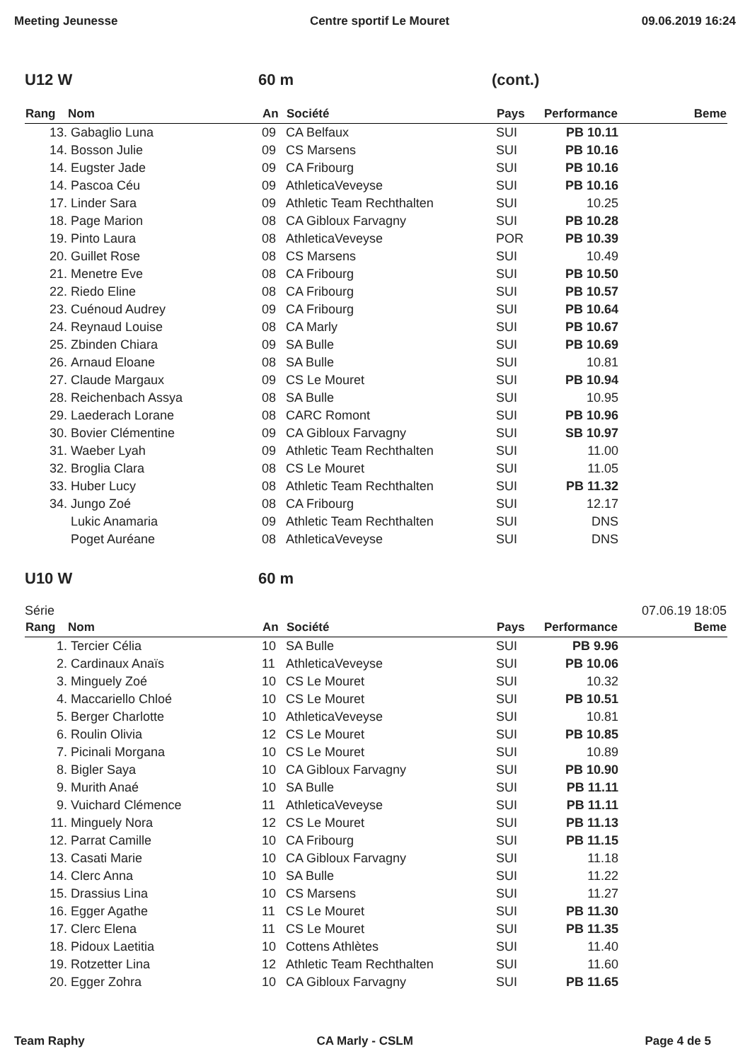Meeting Jeunesse Centre sportif Le Mouret 09.06.2019 16:24
U12 W 60 m (cont.)
| Rang | Nom | An | Société | Pays | Performance | Beme |
| --- | --- | --- | --- | --- | --- | --- |
| 13. | Gabaglio Luna | 09 | CA Belfaux | SUI | PB 10.11 | |
| 14. | Bosson Julie | 09 | CS Marsens | SUI | PB 10.16 | |
| 14. | Eugster Jade | 09 | CA Fribourg | SUI | PB 10.16 | |
| 14. | Pascoa Céu | 09 | AthleticaVeveyse | SUI | PB 10.16 | |
| 17. | Linder Sara | 09 | Athletic Team Rechthalten | SUI | 10.25 | |
| 18. | Page Marion | 08 | CA Gibloux Farvagny | SUI | PB 10.28 | |
| 19. | Pinto Laura | 08 | AthleticaVeveyse | POR | PB 10.39 | |
| 20. | Guillet Rose | 08 | CS Marsens | SUI | 10.49 | |
| 21. | Menetre Eve | 08 | CA Fribourg | SUI | PB 10.50 | |
| 22. | Riedo Eline | 08 | CA Fribourg | SUI | PB 10.57 | |
| 23. | Cuénoud Audrey | 09 | CA Fribourg | SUI | PB 10.64 | |
| 24. | Reynaud Louise | 08 | CA Marly | SUI | PB 10.67 | |
| 25. | Zbinden Chiara | 09 | SA Bulle | SUI | PB 10.69 | |
| 26. | Arnaud Eloane | 08 | SA Bulle | SUI | 10.81 | |
| 27. | Claude Margaux | 09 | CS Le Mouret | SUI | PB 10.94 | |
| 28. | Reichenbach Assya | 08 | SA Bulle | SUI | 10.95 | |
| 29. | Laederach Lorane | 08 | CARC Romont | SUI | PB 10.96 | |
| 30. | Bovier Clémentine | 09 | CA Gibloux Farvagny | SUI | SB 10.97 | |
| 31. | Waeber Lyah | 09 | Athletic Team Rechthalten | SUI | 11.00 | |
| 32. | Broglia Clara | 08 | CS Le Mouret | SUI | 11.05 | |
| 33. | Huber Lucy | 08 | Athletic Team Rechthalten | SUI | PB 11.32 | |
| 34. | Jungo Zoé | 08 | CA Fribourg | SUI | 12.17 | |
| | Lukic Anamaria | 09 | Athletic Team Rechthalten | SUI | DNS | |
| | Poget Auréane | 08 | AthleticaVeveyse | SUI | DNS | |
U10 W 60 m
Série 07.06.19 18:05
| Rang | Nom | An | Société | Pays | Performance | Beme |
| --- | --- | --- | --- | --- | --- | --- |
| 1. | Tercier Célia | 10 | SA Bulle | SUI | PB 9.96 | |
| 2. | Cardinaux Anaïs | 11 | AthleticaVeveyse | SUI | PB 10.06 | |
| 3. | Minguely Zoé | 10 | CS Le Mouret | SUI | 10.32 | |
| 4. | Maccariello Chloé | 10 | CS Le Mouret | SUI | PB 10.51 | |
| 5. | Berger Charlotte | 10 | AthleticaVeveyse | SUI | 10.81 | |
| 6. | Roulin Olivia | 12 | CS Le Mouret | SUI | PB 10.85 | |
| 7. | Picinali Morgana | 10 | CS Le Mouret | SUI | 10.89 | |
| 8. | Bigler Saya | 10 | CA Gibloux Farvagny | SUI | PB 10.90 | |
| 9. | Murith Anaé | 10 | SA Bulle | SUI | PB 11.11 | |
| 9. | Vuichard Clémence | 11 | AthleticaVeveyse | SUI | PB 11.11 | |
| 11. | Minguely Nora | 12 | CS Le Mouret | SUI | PB 11.13 | |
| 12. | Parrat Camille | 10 | CA Fribourg | SUI | PB 11.15 | |
| 13. | Casati Marie | 10 | CA Gibloux Farvagny | SUI | 11.18 | |
| 14. | Clerc Anna | 10 | SA Bulle | SUI | 11.22 | |
| 15. | Drassius Lina | 10 | CS Marsens | SUI | 11.27 | |
| 16. | Egger Agathe | 11 | CS Le Mouret | SUI | PB 11.30 | |
| 17. | Clerc Elena | 11 | CS Le Mouret | SUI | PB 11.35 | |
| 18. | Pidoux Laetitia | 10 | Cottens Athlètes | SUI | 11.40 | |
| 19. | Rotzetter Lina | 12 | Athletic Team Rechthalten | SUI | 11.60 | |
| 20. | Egger Zohra | 10 | CA Gibloux Farvagny | SUI | PB 11.65 | |
Team Raphy CA Marly - CSLM Page 4 de 5